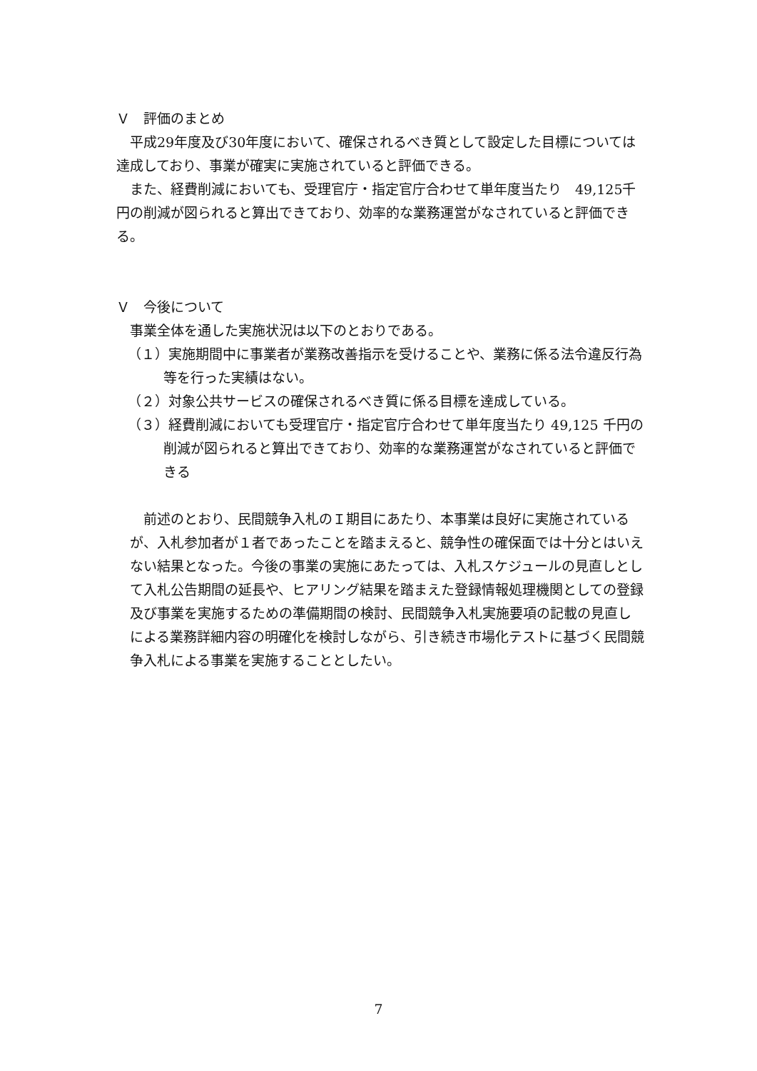Ｖ　評価のまとめ
平成29年度及び30年度において、確保されるべき質として設定した目標については達成しており、事業が確実に実施されていると評価できる。
また、経費削減においても、受理官庁・指定官庁合わせて単年度当たり　49,125千円の削減が図られると算出できており、効率的な業務運営がなされていると評価できる。
Ｖ　今後について
事業全体を通した実施状況は以下のとおりである。
（１）実施期間中に事業者が業務改善指示を受けることや、業務に係る法令違反行為等を行った実績はない。
（２）対象公共サービスの確保されるべき質に係る目標を達成している。
（３）経費削減においても受理官庁・指定官庁合わせて単年度当たり 49,125 千円の削減が図られると算出できており、効率的な業務運営がなされていると評価できる
前述のとおり、民間競争入札のＩ期目にあたり、本事業は良好に実施されているが、入札参加者が１者であったことを踏まえると、競争性の確保面では十分とはいえない結果となった。今後の事業の実施にあたっては、入札スケジュールの見直しとして入札公告期間の延長や、ヒアリング結果を踏まえた登録情報処理機関としての登録及び事業を実施するための準備期間の検討、民間競争入札実施要項の記載の見直しによる業務詳細内容の明確化を検討しながら、引き続き市場化テストに基づく民間競争入札による事業を実施することとしたい。
7